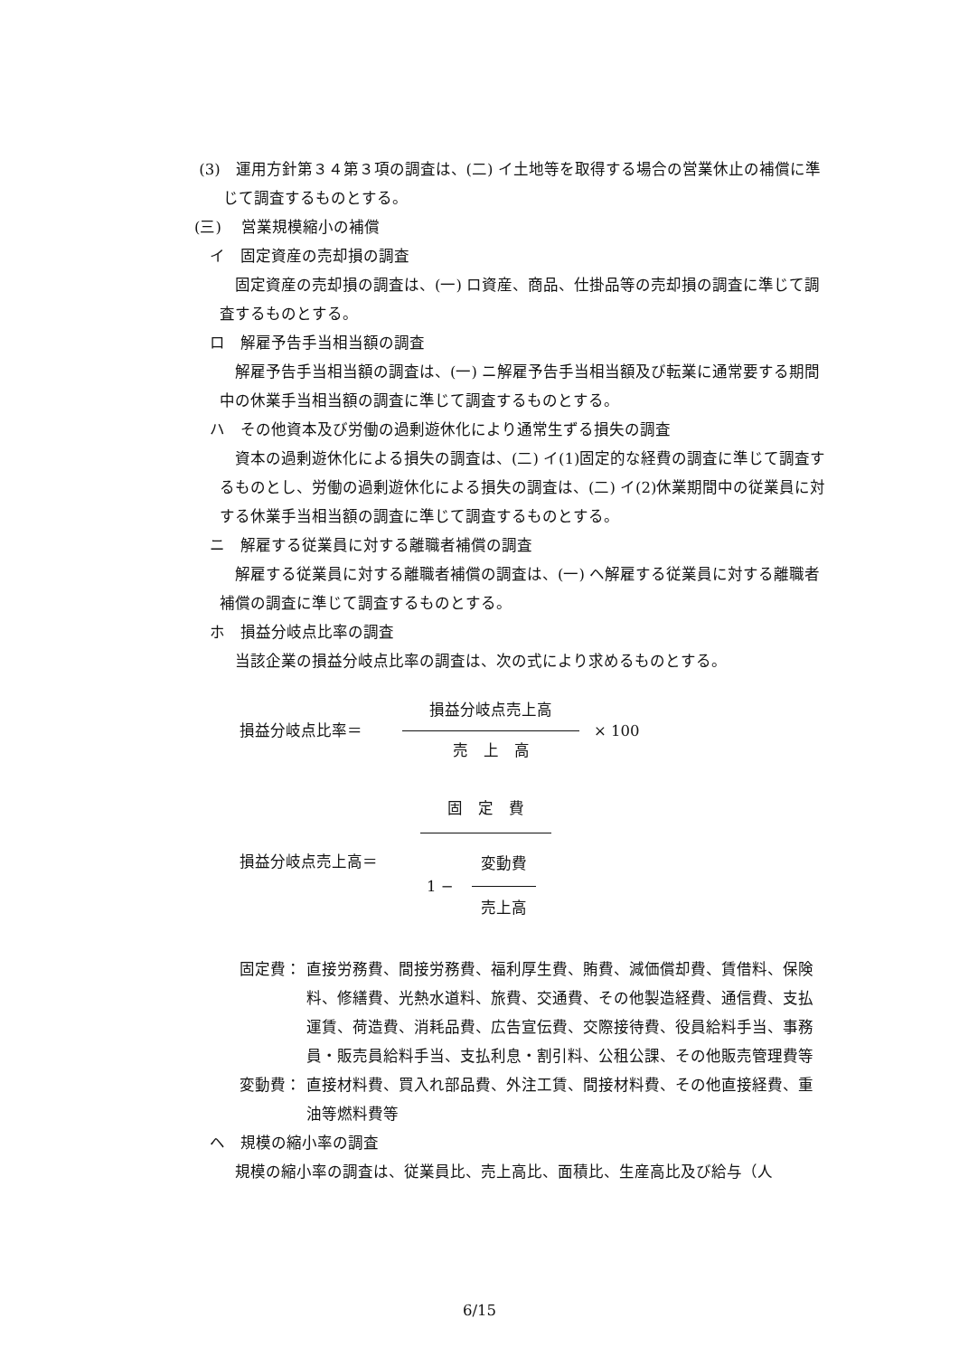(3)　運用方針第３４第３項の調査は、(二) イ土地等を取得する場合の営業休止の補償に準じて調査するものとする。
(三)　 営業規模縮小の補償
イ　固定資産の売却損の調査
固定資産の売却損の調査は、(一) ロ資産、商品、仕掛品等の売却損の調査に準じて調査するものとする。
ロ　解雇予告手当相当額の調査
解雇予告手当相当額の調査は、(一) ニ解雇予告手当相当額及び転業に通常要する期間中の休業手当相当額の調査に準じて調査するものとする。
ハ　その他資本及び労働の過剰遊休化により通常生ずる損失の調査
資本の過剰遊休化による損失の調査は、(二) イ(1)固定的な経費の調査に準じて調査するものとし、労働の過剰遊休化による損失の調査は、(二) イ(2)休業期間中の従業員に対する休業手当相当額の調査に準じて調査するものとする。
ニ　解雇する従業員に対する離職者補償の調査
解雇する従業員に対する離職者補償の調査は、(一) ヘ解雇する従業員に対する離職者補償の調査に準じて調査するものとする。
ホ　損益分岐点比率の調査
当該企業の損益分岐点比率の調査は、次の式により求めるものとする。
損益分岐点比率＝ 損益分岐点売上高 売　上　高 × 100
損益分岐点売上高＝ 固　定　費 1 − 変動費 売上高
固定費： 直接労務費、間接労務費、福利厚生費、賄費、減価償却費、賃借料、保険料、修繕費、光熱水道料、旅費、交通費、その他製造経費、通信費、支払運賃、荷造費、消耗品費、広告宣伝費、交際接待費、役員給料手当、事務員・販売員給料手当、支払利息・割引料、公租公課、その他販売管理費等
変動費： 直接材料費、買入れ部品費、外注工賃、間接材料費、その他直接経費、重油等燃料費等
ヘ　規模の縮小率の調査
規模の縮小率の調査は、従業員比、売上高比、面積比、生産高比及び給与（人
6/15